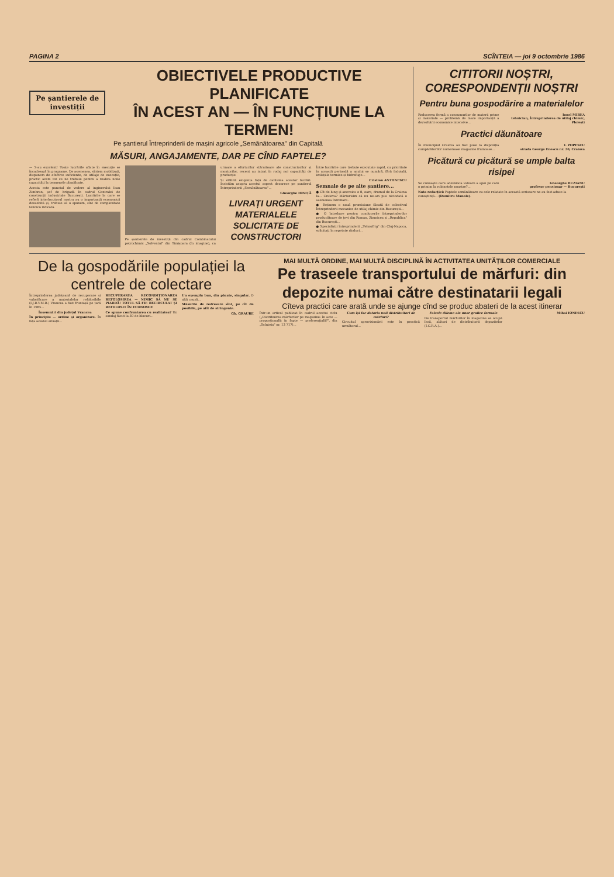PAGINA 2 SCÎNTEIA — joi 9 octombrie 1986
Pe șantierele de investiții
OBIECTIVELE PRODUCTIVE PLANIFICATE
ÎN ACEST AN — ÎN FUNCȚIUNE LA TERMEN!
Pe șantierul Întreprinderii de mașini agricole „Semănătoarea" din Capitală
MĂSURI, ANGAJAMENTE, DAR PE CÎND FAPTELE?
— S-au excelent! Toate lucrările aflate în execuție se încadrează în programe. De asemenea, sîntem mobilizați, dispunem de efective suficiente, de utilaje de execuție, practic avem tot ce ne trebuie pentru a realiza noile capacități la termenele planificate.
Acesta este punctul de vedere al inginerului Ioan Zimbran, șef de brigadă în cadrul Centralei de construcții industriale București. Lucrările la care se referă interlocutorul nostru au o importanță economică deosebită și, trebuie să o spunem, sînt de complexitate tehnică ridicată.
Pe șantierele de investiții din cadrul Combinatului petrochimic „Solventul" din Timișoara (în imagine), ca urmare a eforturilor stăruitoare ale constructorilor și montorilor, recent au intrat în rodaj noi capacități de producție
Și slăbită exigența față de calitatea acestor lucrări. Insistăm asupra acestui aspect deoarece pe șantierul Întreprinderii „Semănătoarea"...
Gheorghe IONIȚĂ
LIVRAȚI URGENT MATERIALELE SOLICITATE DE CONSTRUCTORI
Între lucrările care trebuie executate rapid, cu prioritate în această perioadă a anului se numără, fără îndoială, izolațiile termice și hidrofuge...
Cristian ANTONESCU
Semnale de pe alte șantiere...
● Cît de lung și anevoios o fi, oare, drumul de la Craiova la... Craiova? Mărturisim că nu ne-am pus niciodată o asemenea întrebare...
● Reținem o nouă promisiune făcută de colectivul Întreprinderii mecanice de utilaj chimic din București...
● O întrebare pentru conducerile întreprinderilor producătoare de țevi din Roman, Zimnicea și „Republica" din București...
● Specialiștii întreprinderii „Tehnofrig" din Cluj-Napoca, solicitați în repetate rînduri...
CITITORII NOȘTRI, CORESPONDENȚII NOȘTRI
Pentru buna gospodărire a materialelor
Reducerea fermă a consumurilor de materii prime și materiale — problemă de mare importanță a dezvoltării economice intensive...
Ionel MIREA
tehnician, Întreprinderea de utilaj chimic, Ploiești
Practici dăunătoare
În municipiul Craiova au fost puse la dispoziția cumpărătorilor numeroase magazine frumoase...
I. POPESCU
strada George Enescu nr. 26, Craiova
Picătură cu picătură se umple balta risipei
Se cunoaște oare adevărata valoare a apei pe care o primim la robinetele noastre?...
Gheorghe BUZIANU
profesor pensionar — București
Nota redacției: Faptele semănătoare cu cele relatate în această scrisoare ne-au fost aduse la cunoștință... (Dumitru Manole).
De la gospodăriile populației la centrele de colectare
Întreprinderea județeană de recuperare și valorificare a materialelor refolosibile (I.J.R.V.M.R.) Vrancea a fost fruntașă pe țară în 1985...
Însemnări din județul Vrancea
În principiu — ordine și organizare. În fața acestei situații...
RECUPERAREA RECONDIȚIONAREA REFOLOSIREA — NIMIC SĂ NU SE PIARDĂ! TOTUL SĂ FIE RECIRCULAT ȘI REFOLOSIT ÎN ECONOMIE
Ce spune confruntarea cu realitatea? Un sondaj făcut la 30 de blocuri...
Un exemplu bun, din păcate, singular. O altă cauză...
Măsurile de redresare sînt, pe cît de posibile, pe atît de stringente.
Gh. GRAURE
MAI MULTĂ ORDINE, MAI MULTĂ DISCIPLINĂ ÎN ACTIVITATEA UNITĂȚILOR COMERCIALE
Pe traseele transportului de mărfuri: din depozite numai către destinatarii legali
Cîteva practici care arată unde se ajunge cînd se produc abateri de la acest itinerar
Într-un articol publicat în cadrul acestui ciclu („Distribuirea mărfurilor pe magazine: în acte — proporțională; în fapte — preferențială?", din „Scînteia" nr. 13 717)...
Cum își fac datoria unii distribuitori de mărfuri?
Circuitul aprovizionării este în practică următorul...
Falsele dileme ale unor grafice formale
De transportul mărfurilor în magazine se ocupă însă, alături de distribuitorii depozitelor (I.C.R.A.)...
Mihai IONESCU